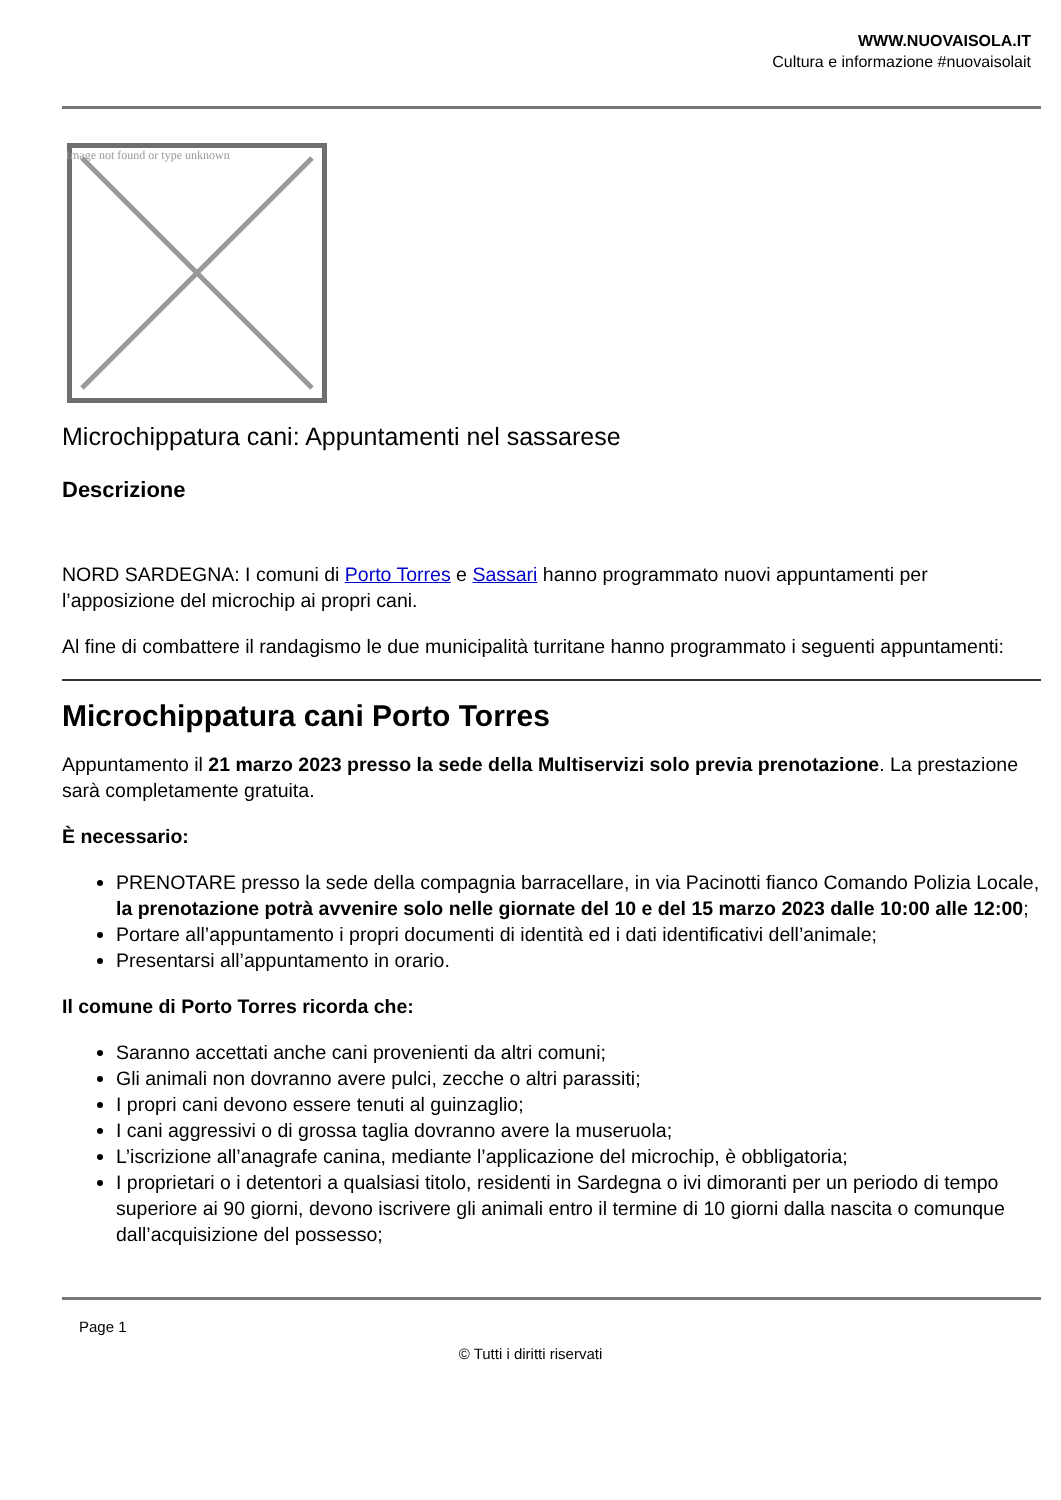WWW.NUOVAISOLA.IT
Cultura e informazione #nuovaisolait
Image not found or type unknown
Microchippatura cani: Appuntamenti nel sassarese
Descrizione
NORD SARDEGNA: I comuni di Porto Torres e Sassari hanno programmato nuovi appuntamenti per l’apposizione del microchip ai propri cani.
Al fine di combattere il randagismo le due municipalità turritane hanno programmato i seguenti appuntamenti:
Microchippatura cani Porto Torres
Appuntamento il 21 marzo 2023 presso la sede della Multiservizi solo previa prenotazione. La prestazione sarà completamente gratuita.
È necessario:
PRENOTARE presso la sede della compagnia barracellare, in via Pacinotti fianco Comando Polizia Locale, la prenotazione potrà avvenire solo nelle giornate del 10 e del 15 marzo 2023 dalle 10:00 alle 12:00;
Portare all’appuntamento i propri documenti di identità ed i dati identificativi dell’animale;
Presentarsi all’appuntamento in orario.
Il comune di Porto Torres ricorda che:
Saranno accettati anche cani provenienti da altri comuni;
Gli animali non dovranno avere pulci, zecche o altri parassiti;
I propri cani devono essere tenuti al guinzaglio;
I cani aggressivi o di grossa taglia dovranno avere la museruola;
L’iscrizione all’anagrafe canina, mediante l’applicazione del microchip, è obbligatoria;
I proprietari o i detentori a qualsiasi titolo, residenti in Sardegna o ivi dimoranti per un periodo di tempo superiore ai 90 giorni, devono iscrivere gli animali entro il termine di 10 giorni dalla nascita o comunque dall’acquisizione del possesso;
Page 1
© Tutti i diritti riservati